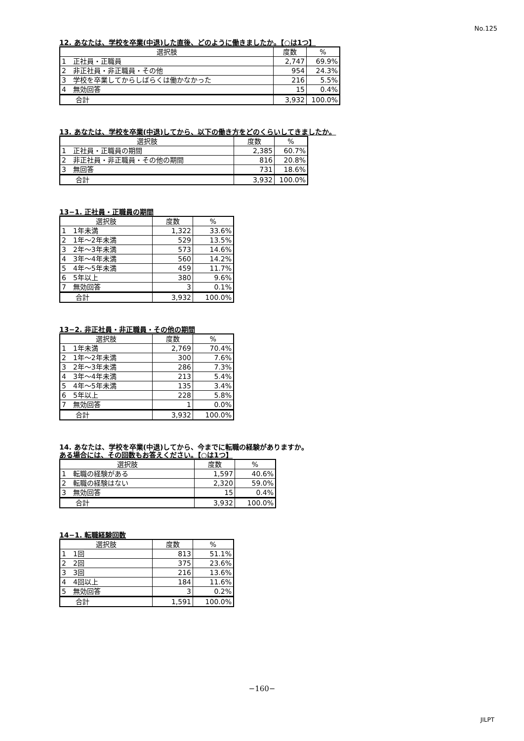No.125
12. あなたは、学校を卒業(中退)した直後、どのように働きましたか。【○は1つ】
| 選択肢 | 度数 | % |
| --- | --- | --- |
| 1 正社員・正職員 | 2,747 | 69.9% |
| 2 非正社員・非正職員・その他 | 954 | 24.3% |
| 3 学校を卒業してからしばらくは働かなかった | 216 | 5.5% |
| 4 無効回答 | 15 | 0.4% |
| 合計 | 3,932 | 100.0% |
13. あなたは、学校を卒業(中退)してから、以下の働き方をどのくらいしてきましたか。
| 選択肢 | 度数 | % |
| --- | --- | --- |
| 1 正社員・正職員の期間 | 2,385 | 60.7% |
| 2 非正社員・非正職員・その他の期間 | 816 | 20.8% |
| 3 無回答 | 731 | 18.6% |
| 合計 | 3,932 | 100.0% |
13−1. 正社員・正職員の期間
| 選択肢 | 度数 | % |
| --- | --- | --- |
| 1 1年未満 | 1,322 | 33.6% |
| 2 1年〜2年未満 | 529 | 13.5% |
| 3 2年〜3年未満 | 573 | 14.6% |
| 4 3年〜4年未満 | 560 | 14.2% |
| 5 4年〜5年未満 | 459 | 11.7% |
| 6 5年以上 | 380 | 9.6% |
| 7 無効回答 | 3 | 0.1% |
| 合計 | 3,932 | 100.0% |
13−2. 非正社員・非正職員・その他の期間
| 選択肢 | 度数 | % |
| --- | --- | --- |
| 1 1年未満 | 2,769 | 70.4% |
| 2 1年〜2年未満 | 300 | 7.6% |
| 3 2年〜3年未満 | 286 | 7.3% |
| 4 3年〜4年未満 | 213 | 5.4% |
| 5 4年〜5年未満 | 135 | 3.4% |
| 6 5年以上 | 228 | 5.8% |
| 7 無効回答 | 1 | 0.0% |
| 合計 | 3,932 | 100.0% |
14. あなたは、学校を卒業(中退)してから、今までに転職の経験がありますか。
ある場合には、その回数もお答えください。【○は1つ】
| 選択肢 | 度数 | % |
| --- | --- | --- |
| 1 転職の経験がある | 1,597 | 40.6% |
| 2 転職の経験はない | 2,320 | 59.0% |
| 3 無効回答 | 15 | 0.4% |
| 合計 | 3,932 | 100.0% |
14−1. 転職経験回数
| 選択肢 | 度数 | % |
| --- | --- | --- |
| 1 1回 | 813 | 51.1% |
| 2 2回 | 375 | 23.6% |
| 3 3回 | 216 | 13.6% |
| 4 4回以上 | 184 | 11.6% |
| 5 無効回答 | 3 | 0.2% |
| 合計 | 1,591 | 100.0% |
−160−
JILPT